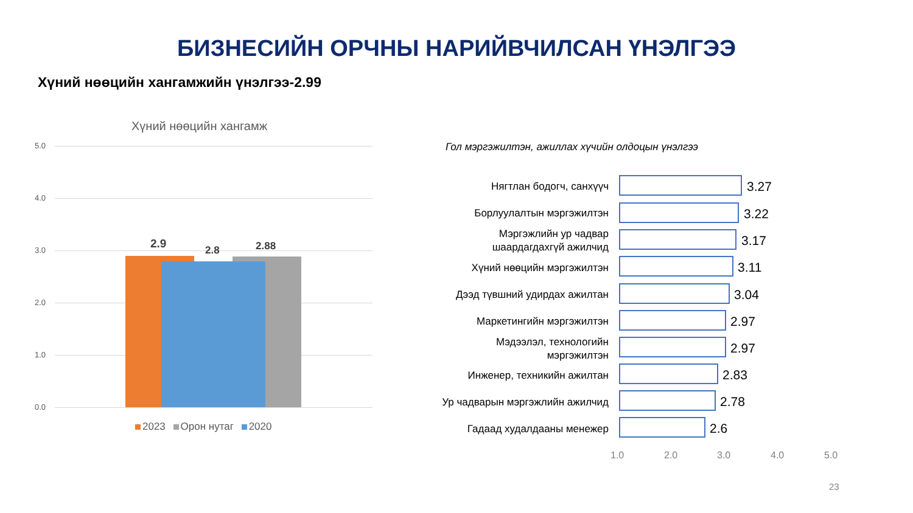БИЗНЕСИЙН ОРЧНЫ НАРИЙВЧИЛСАН ҮНЭЛГЭЭ
Хүний нөөцийн хангамжийн үнэлгээ-2.99
Хүний нөөцийн хангамж
5.0
4.0
3.0
2.0
1.0
0.0
2.9 2.8 2.88
2023 Орон нутаг 2020
Гол мэргэжилтэн, ажиллах хүчийн олдоцын үнэлгээ
Нягтлан бодогч, санхүүч 3.27
Борлуулалтын мэргэжилтэн 3.22
Мэргэжлийн ур чадвар
шаардагдахгүй ажилчид
3.17
Хүний нөөцийн мэргэжилтэн 3.11
Дээд түвшний удирдах ажилтан 3.04
Маркетингийн мэргэжилтэн 2.97
Мэдээлэл, технологийн
мэргэжилтэн
2.97
Инженер, техникийн ажилтан 2.83
Ур чадварын мэргэжлийн ажилчид 2.78
Гадаад худалдааны менежер 2.6
1.0 2.0 3.0 4.0 5.0
23